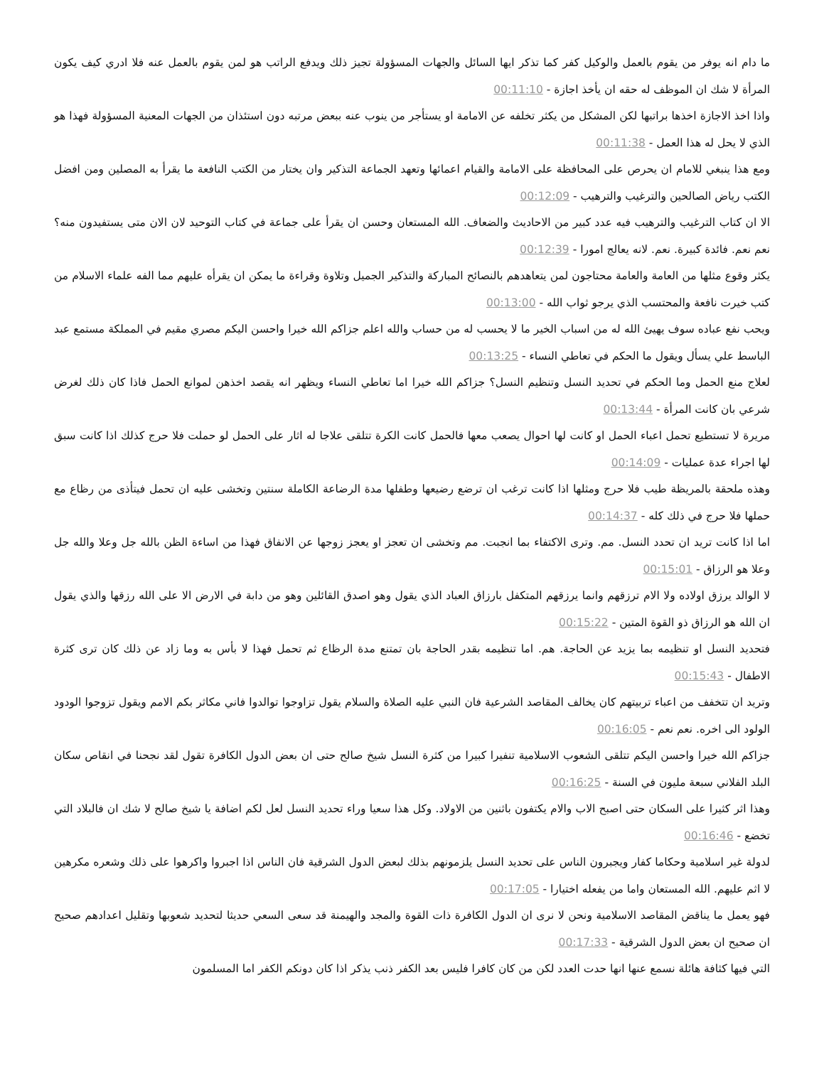ما دام انه يوفر من يقوم بالعمل والوكيل كفر كما تذكر ايها السائل والجهات المسؤولة تجيز ذلك ويدفع الراتب هو لمن يقوم بالعمل عنه فلا ادري كيف يكون المرأة لا شك ان الموظف له حقه ان يأخذ اجازة - 00:11:10
واذا اخذ الاجازة اخذها براتبها لكن المشكل من يكثر تخلفه عن الامامة او يستأجر من ينوب عنه ببعض مرتبه دون استئذان من الجهات المعنية المسؤولة فهذا هو الذي لا يحل له هذا العمل - 00:11:38
ومع هذا ينبغي للامام ان يحرص على المحافظة على الامامة والقيام اعمائها وتعهد الجماعة التذكير وان يختار من الكتب النافعة ما يقرأ به المصلين ومن افضل الكتب رياض الصالحين والترغيب والترهيب - 00:12:09
الا ان كتاب الترغيب والترهيب فيه عدد كبير من الاحاديث والضعاف. الله المستعان وحسن ان يقرأ على جماعة في كتاب التوحيد لان الان متى يستفيدون منه؟ نعم نعم. فائدة كبيرة. نعم. لانه يعالج امورا - 00:12:39
يكثر وقوع مثلها من العامة والعامة محتاجون لمن يتعاهدهم بالنصائح المباركة والتذكير الجميل وتلاوة وقراءة ما يمكن ان يقرأه عليهم مما الفه علماء الاسلام من كتب خيرت نافعة والمحتسب الذي يرجو ثواب الله - 00:13:00
ويحب نفع عباده سوف يهيئ الله له من اسباب الخير ما لا يحسب له من حساب والله اعلم جزاكم الله خيرا واحسن اليكم مصري مقيم في المملكة مستمع عبد الباسط علي يسأل ويقول ما الحكم في تعاطي النساء - 00:13:25
لعلاج منع الحمل وما الحكم في تحديد النسل وتنظيم النسل؟ جزاكم الله خيرا اما تعاطي النساء ويظهر انه يقصد اخذهن لموانع الحمل فاذا كان ذلك لغرض شرعي بان كانت المرأة - 00:13:44
مريرة لا تستطيع تحمل اعباء الحمل او كانت لها احوال يصعب معها فالحمل كانت الكرة تتلقى علاجا له اثار على الحمل لو حملت فلا حرج كذلك اذا كانت سبق لها اجراء عدة عمليات - 00:14:09
وهذه ملحقة بالمريظة طيب فلا حرج ومثلها اذا كانت ترغب ان ترضع رضيعها وطفلها مدة الرضاعة الكاملة سنتين وتخشى عليه ان تحمل فيتأذى من رظاع مع حملها فلا حرج في ذلك كله - 00:14:37
اما اذا كانت تريد ان تحدد النسل. مم. وترى الاكتفاء بما انجبت. مم وتخشى ان تعجز او يعجز زوجها عن الانفاق فهذا من اساءة الظن بالله جل وعلا والله جل وعلا هو الرزاق - 00:15:01
لا الوالد يرزق اولاده ولا الام ترزقهم وانما يرزقهم المتكفل بارزاق العباد الذي يقول وهو اصدق القائلين وهو من دابة في الارض الا على الله رزقها والذي يقول ان الله هو الرزاق ذو القوة المتين - 00:15:22
فتحديد النسل او تنظيمه بما يزيد عن الحاجة. هم. اما تنظيمه بقدر الحاجة بان تمتنع مدة الرظاع ثم تحمل فهذا لا بأس به وما زاد عن ذلك كان ترى كثرة الاطفال - 00:15:43
وتريد ان تتخفف من اعباء تربيتهم كان يخالف المقاصد الشرعية فان النبي عليه الصلاة والسلام يقول تزاوجوا توالدوا فاني مكاثر بكم الامم ويقول تزوجوا الودود الولود الى اخره. نعم نعم - 00:16:05
جزاكم الله خيرا واحسن اليكم تتلقى الشعوب الاسلامية تنفيرا كبيرا من كثرة النسل شيخ صالح حتى ان بعض الدول الكافرة تقول لقد نجحنا في انقاص سكان البلد الفلاني سبعة مليون في السنة - 00:16:25
وهذا اثر كثيرا على السكان حتى اصبح الاب والام يكتفون باثنين من الاولاد. وكل هذا سعيا وراء تحديد النسل لعل لكم اضافة يا شيخ صالح لا شك ان فالبلاد التي تخضع - 00:16:46
لدولة غير اسلامية وحكاما كفار ويجبرون الناس على تحديد النسل يلزمونهم بذلك لبعض الدول الشرقية فان الناس اذا اجبروا واكرهوا على ذلك وشعره مكرهين لا اثم عليهم. الله المستعان واما من يفعله اختيارا - 00:17:05
فهو يعمل ما يناقض المقاصد الاسلامية ونحن لا نرى ان الدول الكافرة ذات القوة والمجد والهيمنة قد سعى السعي حديثا لتحديد شعوبها وتقليل اعدادهم صحيح ان صحيح ان بعض الدول الشرقية - 00:17:33
التي فيها كثافة هائلة نسمع عنها انها حدت العدد لكن من كان كافرا فليس بعد الكفر ذنب يذكر اذا كان دونكم الكفر اما المسلمون